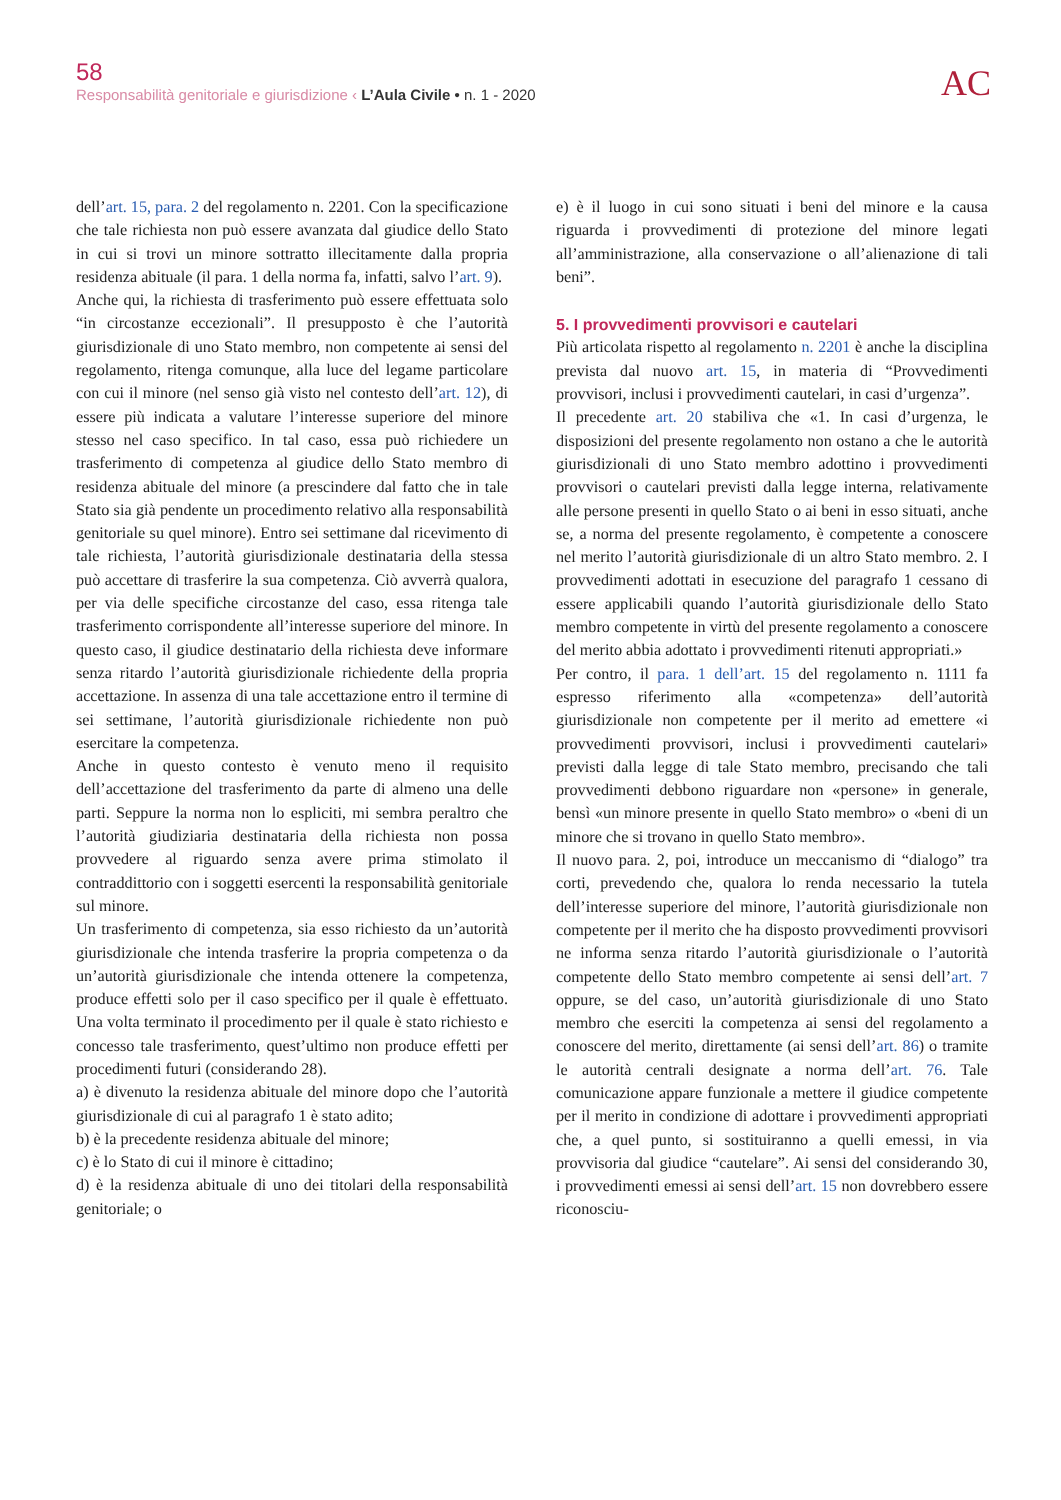58
Responsabilità genitoriale e giurisdizione ‹ L’Aula Civile • n. 1 - 2020
AC
dell’art. 15, para. 2 del regolamento n. 2201. Con la specificazione che tale richiesta non può essere avanzata dal giudice dello Stato in cui si trovi un minore sottratto illecitamente dalla propria residenza abituale (il para. 1 della norma fa, infatti, salvo l’art. 9).
Anche qui, la richiesta di trasferimento può essere effettuata solo “in circostanze eccezionali”. Il presupposto è che l’autorità giurisdizionale di uno Stato membro, non competente ai sensi del regolamento, ritenga comunque, alla luce del legame particolare con cui il minore (nel senso già visto nel contesto dell’art. 12), di essere più indicata a valutare l’interesse superiore del minore stesso nel caso specifico. In tal caso, essa può richiedere un trasferimento di competenza al giudice dello Stato membro di residenza abituale del minore (a prescindere dal fatto che in tale Stato sia già pendente un procedimento relativo alla responsabilità genitoriale su quel minore). Entro sei settimane dal ricevimento di tale richiesta, l’autorità giurisdizionale destinataria della stessa può accettare di trasferire la sua competenza. Ciò avverrà qualora, per via delle specifiche circostanze del caso, essa ritenga tale trasferimento corrispondente all’interesse superiore del minore. In questo caso, il giudice destinatario della richiesta deve informare senza ritardo l’autorità giurisdizionale richiedente della propria accettazione. In assenza di una tale accettazione entro il termine di sei settimane, l’autorità giurisdizionale richiedente non può esercitare la competenza.
Anche in questo contesto è venuto meno il requisito dell’accettazione del trasferimento da parte di almeno una delle parti. Seppure la norma non lo espliciti, mi sembra peraltro che l’autorità giudiziaria destinataria della richiesta non possa provvedere al riguardo senza avere prima stimolato il contraddittorio con i soggetti esercenti la responsabilità genitoriale sul minore.
Un trasferimento di competenza, sia esso richiesto da un’autorità giurisdizionale che intenda trasferire la propria competenza o da un’autorità giurisdizionale che intenda ottenere la competenza, produce effetti solo per il caso specifico per il quale è effettuato. Una volta terminato il procedimento per il quale è stato richiesto e concesso tale trasferimento, quest’ultimo non produce effetti per procedimenti futuri (considerando 28).
a) è divenuto la residenza abituale del minore dopo che l’autorità giurisdizionale di cui al paragrafo 1 è stato adito;
b) è la precedente residenza abituale del minore;
c) è lo Stato di cui il minore è cittadino;
d) è la residenza abituale di uno dei titolari della responsabilità genitoriale; o
e) è il luogo in cui sono situati i beni del minore e la causa riguarda i provvedimenti di protezione del minore legati all’amministrazione, alla conservazione o all’alienazione di tali beni”.
5. I provvedimenti provvisori e cautelari
Più articolata rispetto al regolamento n. 2201 è anche la disciplina prevista dal nuovo art. 15, in materia di “Provvedimenti provvisori, inclusi i provvedimenti cautelari, in casi d’urgenza”.
Il precedente art. 20 stabiliva che «1. In casi d’urgenza, le disposizioni del presente regolamento non ostano a che le autorità giurisdizionali di uno Stato membro adottino i provvedimenti provvisori o cautelari previsti dalla legge interna, relativamente alle persone presenti in quello Stato o ai beni in esso situati, anche se, a norma del presente regolamento, è competente a conoscere nel merito l’autorità giurisdizionale di un altro Stato membro. 2. I provvedimenti adottati in esecuzione del paragrafo 1 cessano di essere applicabili quando l’autorità giurisdizionale dello Stato membro competente in virtù del presente regolamento a conoscere del merito abbia adottato i provvedimenti ritenuti appropriati.»
Per contro, il para. 1 dell’art. 15 del regolamento n. 1111 fa espresso riferimento alla «competenza» dell’autorità giurisdizionale non competente per il merito ad emettere «i provvedimenti provvisori, inclusi i provvedimenti cautelari» previsti dalla legge di tale Stato membro, precisando che tali provvedimenti debbono riguardare non «persone» in generale, bensì «un minore presente in quello Stato membro» o «beni di un minore che si trovano in quello Stato membro».
Il nuovo para. 2, poi, introduce un meccanismo di “dialogo” tra corti, prevedendo che, qualora lo renda necessario la tutela dell’interesse superiore del minore, l’autorità giurisdizionale non competente per il merito che ha disposto provvedimenti provvisori ne informa senza ritardo l’autorità giurisdizionale o l’autorità competente dello Stato membro competente ai sensi dell’art. 7 oppure, se del caso, un’autorità giurisdizionale di uno Stato membro che eserciti la competenza ai sensi del regolamento a conoscere del merito, direttamente (ai sensi dell’art. 86) o tramite le autorità centrali designate a norma dell’art. 76. Tale comunicazione appare funzionale a mettere il giudice competente per il merito in condizione di adottare i provvedimenti appropriati che, a quel punto, si sostituiranno a quelli emessi, in via provvisoria dal giudice “cautelare”. Ai sensi del considerando 30, i provvedimenti emessi ai sensi dell’art. 15 non dovrebbero essere riconosciu-